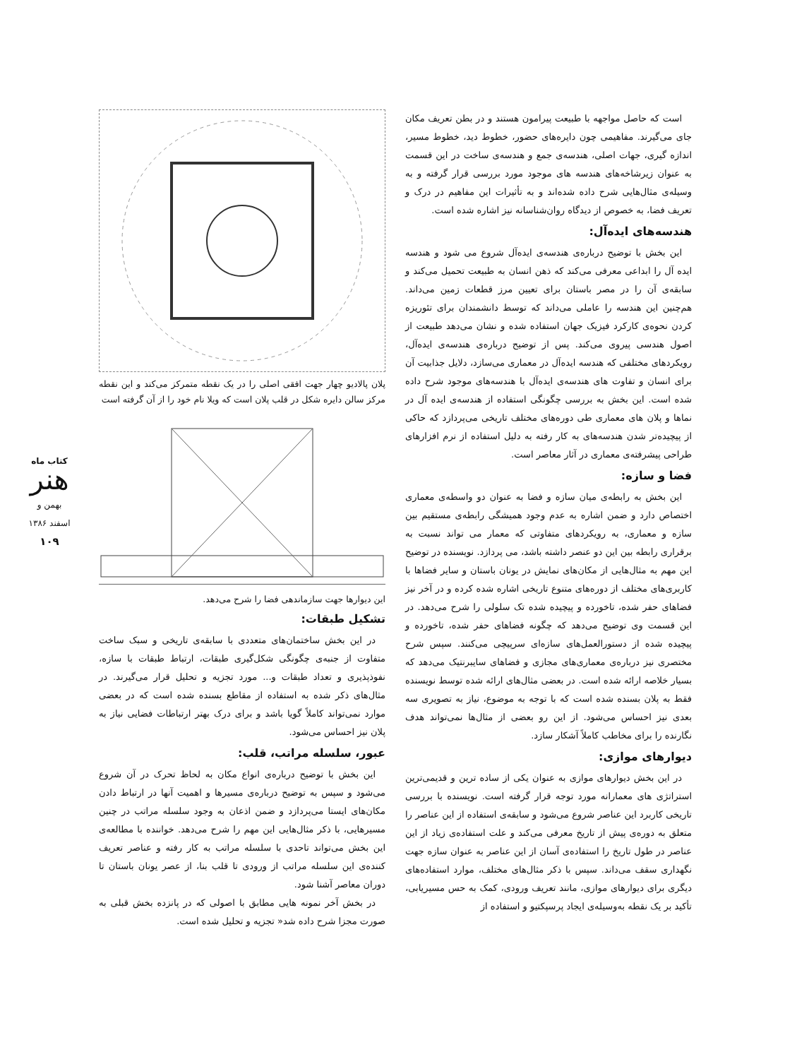است که حاصل مواجهه با طبیعت پیرامون هستند و در بطن تعریف مکان جای می‌گیرند. مفاهیمی چون دایره‌های حضور، خطوط دید، خطوط مسیر، اندازه گیری، جهات اصلی، هندسه‌ی جمع و هندسه‌ی ساخت در این قسمت به عنوان زیرشاخه‌های هندسه های موجود مورد بررسی قرار گرفته و به وسیله‌ی مثال‌هایی شرح داده شده‌اند و به تأثیرات این مفاهیم در درک و تعریف فضا، به خصوص از دیدگاه روان‌شناسانه نیز اشاره شده است.
هندسه‌های ایده‌آل:
این بخش با توضیح درباره‌ی هندسه‌ی ایده‌آل شروع می شود و هندسه ایده آل را ابداعی معرفی می‌کند که ذهن انسان به طبیعت تحمیل می‌کند و سابقه‌ی آن را در مصر باستان برای تعیین مرز قطعات زمین می‌داند. هم‌چنین این هندسه را عاملی می‌داند که توسط دانشمندان برای تئوریزه کردن نحوه‌ی کارکرد فیزیک جهان استفاده شده و نشان می‌دهد طبیعت از اصول هندسی پیروی می‌کند. پس از توضیح درباره‌ی هندسه‌ی ایده‌آل، رویکردهای مختلفی که هندسه ایده‌آل در معماری می‌سازد، دلایل جذابیت آن برای انسان و تفاوت های هندسه‌ی ایده‌آل با هندسه‌های موجود شرح داده شده است. این بخش به بررسی چگونگی استفاده از هندسه‌ی ایده آل در نماها و پلان های معماری طی دوره‌های مختلف تاریخی می‌پردازد که حاکی از پیچیده‌تر شدن هندسه‌های به کار رفته به دلیل استفاده از نرم افزارهای طراحی پیشرفته‌ی معماری در آثار معاصر است.
فضا و سازه:
این بخش به رابطه‌ی میان سازه و فضا به عنوان دو واسطه‌ی معماری اختصاص دارد و ضمن اشاره به عدم وجود همیشگی رابطه‌ی مستقیم بین سازه و معماری، به رویکردهای متفاوتی که معمار می تواند نسبت به برقراری رابطه بین این دو عنصر داشته باشد، می پردازد. نویسنده در توضیح این مهم به مثال‌هایی از مکان‌های نمایش در یونان باستان و سایر فضاها با کاربری‌های مختلف از دوره‌های متنوع تاریخی اشاره شده کرده و در آخر نیز فضاهای حفر شده، تاخورده و پیچیده شده تک سلولی را شرح می‌دهد. در این قسمت وی توضیح می‌دهد که چگونه فضاهای حفر شده، تاخورده و پیچیده شده از دستورالعمل‌های سازه‌ای سرپیچی می‌کنند. سپس شرح مختصری نیز درباره‌ی معماری‌های مجازی و فضاهای سایبرنتیک می‌دهد که بسیار خلاصه ارائه شده است. در بعضی مثال‌های ارائه شده توسط نویسنده فقط به پلان بسنده شده است که با توجه به موضوع، نیاز به تصویری سه بعدی نیز احساس می‌شود. از این رو بعضی از مثال‌ها نمی‌تواند هدف نگارنده را برای مخاطب کاملاً آشکار سازد.
دیوارهای موازی:
در این بخش دیوارهای موازی به عنوان یکی از ساده ترین و قدیمی‌ترین استراتژی های معمارانه مورد توجه قرار گرفته است. نویسنده با بررسی تاریخی کاربرد این عناصر شروع می‌شود و سابقه‌ی استفاده از این عناصر را متعلق به دوره‌ی پیش از تاریخ معرفی می‌کند و علت استفاده‌ی زیاد از این عناصر در طول تاریخ را استفاده‌ی آسان از این عناصر به عنوان سازه جهت نگهداری سقف می‌داند. سپس با ذکر مثال‌های مختلف، موارد استفاده‌های دیگری برای دیوارهای موازی، مانند تعریف ورودی، کمک به حس مسیریابی، تأکید بر یک نقطه به‌وسیله‌ی ایجاد پرسپکتیو و استفاده از
پلان پالادیو چهار جهت افقی اصلی را در یک نقطه متمرکز می‌کند و این نقطه مرکز سالن دایره شکل در قلب پلان است که ویلا نام خود را از آن گرفته است
این دیوارها جهت سازماندهی فضا را شرح می‌دهد.
تشکیل طبقات:
در این بخش ساختمان‌های متعددی با سابقه‌ی تاریخی و سبک ساخت متفاوت از جنبه‌ی چگونگی شکل‌گیری طبقات، ارتباط طبقات با سازه، نفوذپذیری و تعداد طبقات و... مورد تجزیه و تحلیل قرار می‌گیرند. در مثال‌های ذکر شده به استفاده از مقاطع بسنده شده است که در بعضی موارد نمی‌تواند کاملاً گویا باشد و برای درک بهتر ارتباطات فضایی نیاز به پلان نیز احساس می‌شود.
عبور، سلسله مراتب، قلب:
این بخش با توضیح درباره‌ی انواع مکان به لحاظ تحرک در آن شروع می‌شود و سپس به توضیح درباره‌ی مسیرها و اهمیت آنها در ارتباط دادن مکان‌های ایستا می‌پردازد و ضمن اذعان به وجود سلسله مراتب در چنین مسیرهایی، با ذکر مثال‌هایی این مهم را شرح می‌دهد. خواننده با مطالعه‌ی این بخش می‌تواند تاحدی با سلسله مراتب به کار رفته و عناصر تعریف کننده‌ی این سلسله مراتب از ورودی تا قلب بنا، از عصر یونان باستان تا دوران معاصر آشنا شود.
در بخش آخر نمونه هایی مطابق با اصولی که در پانزده بخش قبلی به صورت مجزا شرح داده شد« تجزیه و تحلیل شده است.
کتاب ماه
هنر
بهمن و اسفند ۱۳۸۶
۱۰۹